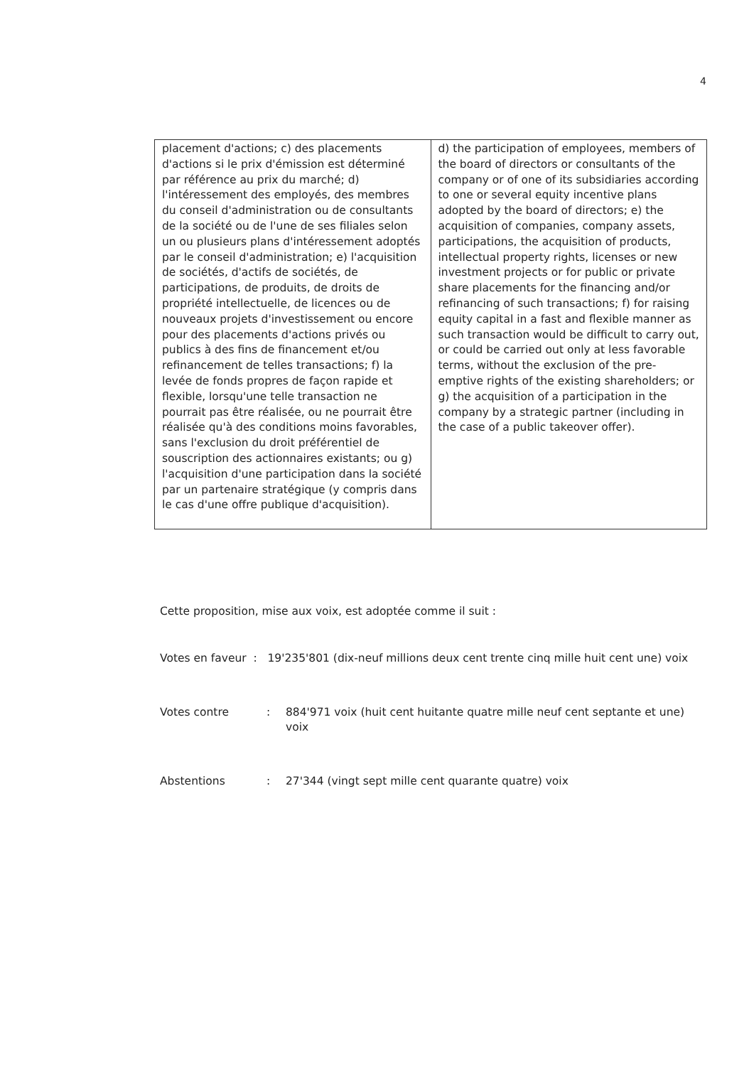4
| placement d'actions; c) des placements d'actions si le prix d'émission est déterminé par référence au prix du marché; d) l'intéressement des employés, des membres du conseil d'administration ou de consultants de la société ou de l'une de ses filiales selon un ou plusieurs plans d'intéressement adoptés par le conseil d'administration; e) l'acquisition de sociétés, d'actifs de sociétés, de participations, de produits, de droits de propriété intellectuelle, de licences ou de nouveaux projets d'investissement ou encore pour des placements d'actions privés ou publics à des fins de financement et/ou refinancement de telles transactions; f) la levée de fonds propres de façon rapide et flexible, lorsqu'une telle transaction ne pourrait pas être réalisée, ou ne pourrait être réalisée qu'à des conditions moins favorables, sans l'exclusion du droit préférentiel de souscription des actionnaires existants; ou g) l'acquisition d'une participation dans la société par un partenaire stratégique (y compris dans le cas d'une offre publique d'acquisition). | d) the participation of employees, members of the board of directors or consultants of the company or of one of its subsidiaries according to one or several equity incentive plans adopted by the board of directors; e) the acquisition of companies, company assets, participations, the acquisition of products, intellectual property rights, licenses or new investment projects or for public or private share placements for the financing and/or refinancing of such transactions; f) for raising equity capital in a fast and flexible manner as such transaction would be difficult to carry out, or could be carried out only at less favorable terms, without the exclusion of the pre-emptive rights of the existing shareholders; or g) the acquisition of a participation in the company by a strategic partner (including in the case of a public takeover offer). |
Cette proposition, mise aux voix, est adoptée comme il suit :
Votes en faveur : 19'235'801 (dix-neuf millions deux cent trente cinq mille huit cent une) voix
Votes contre : 884'971 voix (huit cent huitante quatre mille neuf cent septante et une) voix
Abstentions : 27'344 (vingt sept mille cent quarante quatre) voix